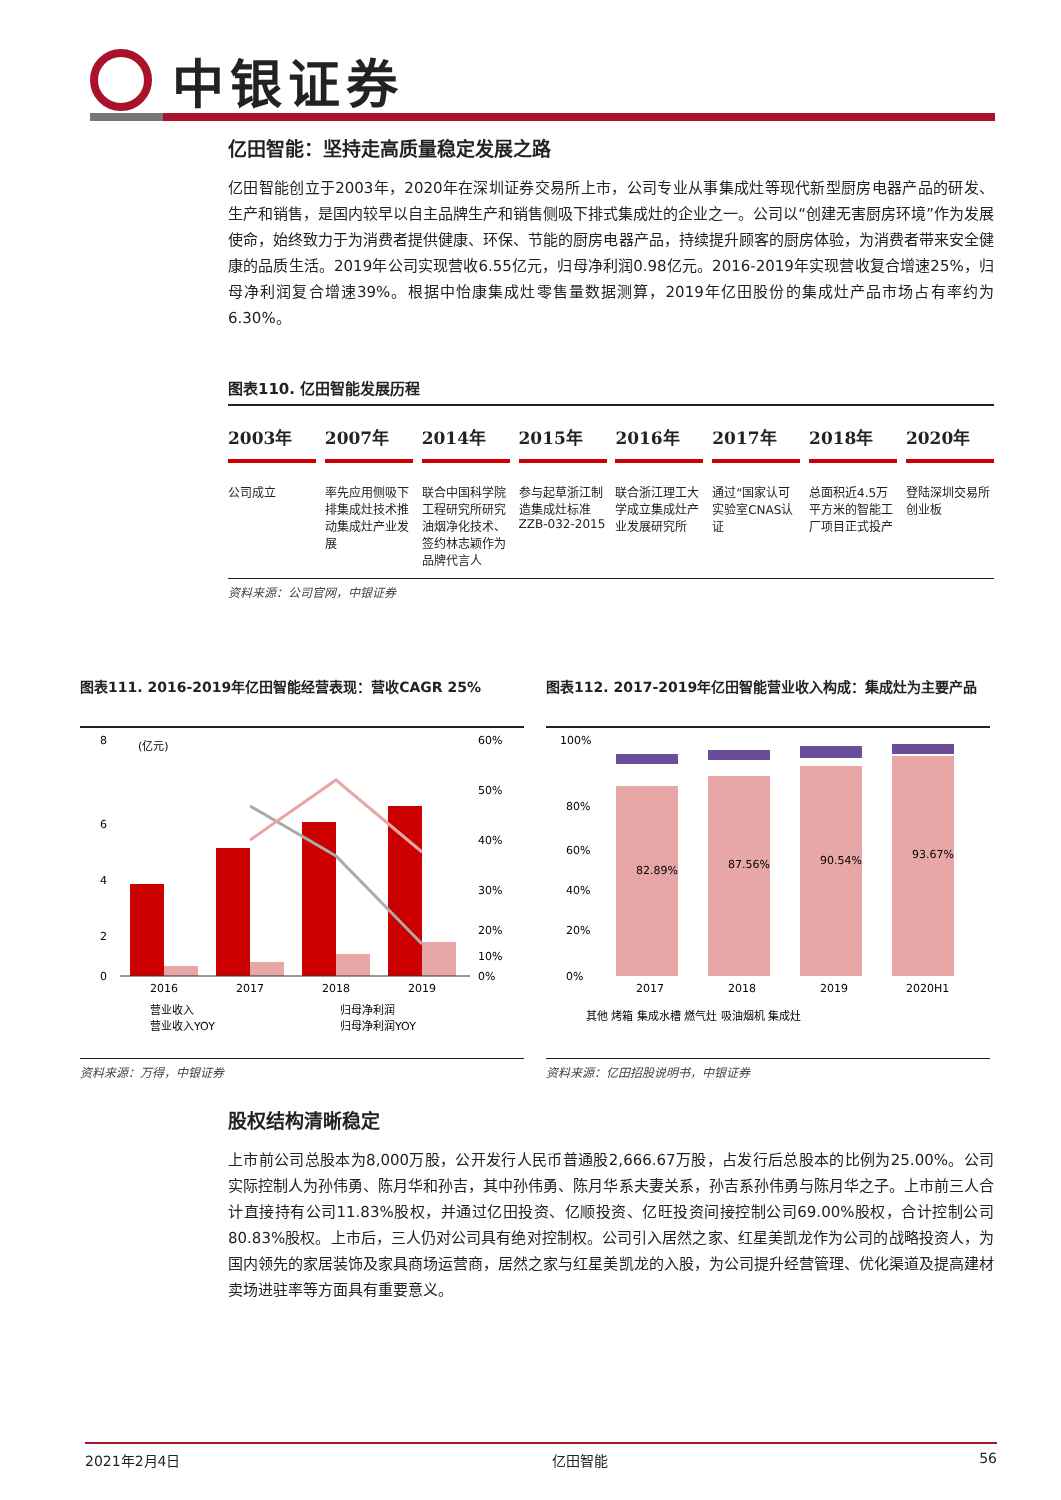中银证券
亿田智能：坚持走高质量稳定发展之路
亿田智能创立于2003年，2020年在深圳证券交易所上市，公司专业从事集成灶等现代新型厨房电器产品的研发、生产和销售，是国内较早以自主品牌生产和销售侧吸下排式集成灶的企业之一。公司以“创建无害厨房环境”作为发展使命，始终致力于为消费者提供健康、环保、节能的厨房电器产品，持续提升顾客的厨房体验，为消费者带来安全健康的品质生活。2019年公司实现营收6.55亿元，归母净利润0.98亿元。2016-2019年实现营收复合增速25%，归母净利润复合增速39%。根据中怡康集成灶零售量数据测算，2019年亿田股份的集成灶产品市场占有率约为6.30%。
图表110. 亿田智能发展历程
2003年
公司成立
2007年
率先应用侧吸下排集成灶技术推动集成灶产业发展
2014年
联合中国科学院工程研究所研究油烟净化技术、签约林志颖作为品牌代言人
2015年
参与起草浙江制造集成灶标准ZZB-032-2015
2016年
联合浙江理工大学成立集成灶产业发展研究所
2017年
通过“国家认可实验室CNAS认证
2018年
总面积近4.5万平方米的智能工厂项目正式投产
2020年
登陆深圳交易所创业板
资料来源：公司官网，中银证券
图表111. 2016-2019年亿田智能经营表现：营收CAGR 25%
(亿元)
8
6
4
2
0
60%
50%
40%
30%
20%
10%
0%
2016
2017
2018
2019
营业收入
归母净利润
营业收入YOY
归母净利润YOY
资料来源：万得，中银证券
图表112. 2017-2019年亿田智能营业收入构成：集成灶为主要产品
82.89%
87.56%
90.54%
93.67%
100%
80%
60%
40%
20%
0%
2017
2018
2019
2020H1
其他 烤箱 集成水槽 燃气灶 吸油烟机 集成灶
资料来源：亿田招股说明书，中银证券
股权结构清晰稳定
上市前公司总股本为8,000万股，公开发行人民币普通股2,666.67万股，占发行后总股本的比例为25.00%。公司实际控制人为孙伟勇、陈月华和孙吉，其中孙伟勇、陈月华系夫妻关系，孙吉系孙伟勇与陈月华之子。上市前三人合计直接持有公司11.83%股权，并通过亿田投资、亿顺投资、亿旺投资间接控制公司69.00%股权，合计控制公司80.83%股权。上市后，三人仍对公司具有绝对控制权。公司引入居然之家、红星美凯龙作为公司的战略投资人，为国内领先的家居装饰及家具商场运营商，居然之家与红星美凯龙的入股，为公司提升经营管理、优化渠道及提高建材卖场进驻率等方面具有重要意义。
2021年2月4日 亿田智能 56